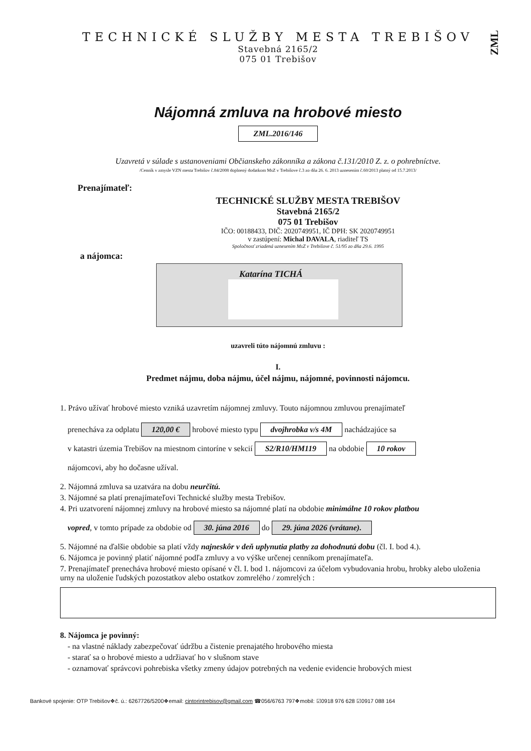ZML
TECHNICKÉ SLUŽBY MESTA TREBIŠOV
Stavebná 2165/2
075 01 Trebišov
Nájomná zmluva na hrobové miesto
ZML.2016/146
Uzavretá v súlade s ustanoveniami Občianskeho zákonníka a zákona č.131/2010 Z. z. o pohrebníctve.
/Cenník v zmysle VZN mesta Trebišov č.84/2008 doplnený dodatkom MsZ v Trebišove č.3 zo dňa 26. 6. 2013 uznesením č.60/2013 platný od 15.7.2013/
Prenajímateľ:
TECHNICKÉ SLUŽBY MESTA TREBIŠOV
Stavebná 2165/2
075 01 Trebišov
IČO: 00188433, DIČ: 2020749951, IČ DPH: SK 2020749951
v zastúpení: Michal DAVALA, riaditeľ TS
Spoločnosť zriadená uznesením MsZ v Trebišove č. 51/95 zo dňa 29.6. 1995
a nájomca:
Katarína TICHÁ
uzavreli túto nájomnú zmluvu :
I.
Predmet nájmu, doba nájmu, účel nájmu, nájomné, povinnosti nájomcu.
1. Právo užívať hrobové miesto vzniká uzavretím nájomnej zmluvy. Touto nájomnou zmluvou prenajímateľ
prenecháva za odplatu 120,00 € hrobové miesto typu dvojhrobka v/s 4M nachádzajúce sa
v katastri územia Trebišov na miestnom cintoríne v sekcií S2/R10/HM119 na obdobie 10 rokov
nájomcovi, aby ho dočasne užíval.
2. Nájomná zmluva sa uzatvára na dobu neurčitú.
3. Nájomné sa platí prenajímateľovi Technické služby mesta Trebišov.
4. Pri uzatvorení nájomnej zmluvy na hrobové miesto sa nájomné platí na obdobie minimálne 10 rokov platbou
vopred, v tomto prípade za obdobie od 30. júna 2016 do 29. júna 2026 (vrátane).
5. Nájomné na ďalšie obdobie sa platí vždy najneskôr v deň uplynutia platby za dohodnutú dobu (čl. I. bod 4.).
6. Nájomca je povinný platiť nájomné podľa zmluvy a vo výške určenej cenníkom prenajímateľa.
7. Prenajímateľ prenecháva hrobové miesto opísané v čl. I. bod 1. nájomcovi za účelom vybudovania hrobu, hrobky alebo uloženia urny na uloženie ľudských pozostatkov alebo ostatkov zomrelého / zomrelých :
8. Nájomca je povinný:
- na vlastné náklady zabezpečovať údržbu a čistenie prenajatého hrobového miesta
- starať sa o hrobové miesto a udržiavať ho v slušnom stave
- oznamovať správcovi pohrebiska všetky zmeny údajov potrebných na vedenie evidencie hrobových miest
Bankové spojenie: OTP Trebišov❖č. ú.: 6267726/5200❖email: cintorintrebisov@gmail.com ☎056/6763 797❖mobil: ☑0918 976 628 ☑0917 088 164